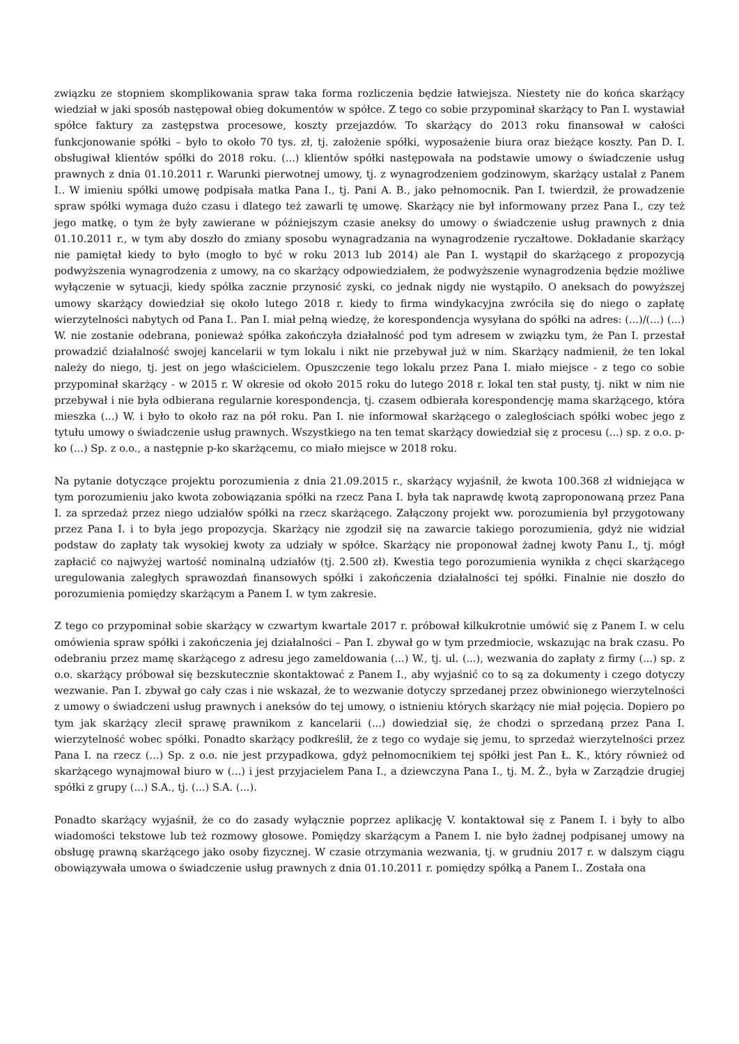związku ze stopniem skomplikowania spraw taka forma rozliczenia będzie łatwiejsza. Niestety nie do końca skarżący wiedział w jaki sposób następował obieg dokumentów w spółce. Z tego co sobie przypominał skarżący to Pan I. wystawiał spółce faktury za zastępstwa procesowe, koszty przejazdów. To skarżący do 2013 roku finansował w całości funkcjonowanie spółki – było to około 70 tys. zł, tj. założenie spółki, wyposażenie biura oraz bieżące koszty. Pan D. I. obsługiwał klientów spółki do 2018 roku. (...) klientów spółki następowała na podstawie umowy o świadczenie usług prawnych z dnia 01.10.2011 r. Warunki pierwotnej umowy, tj. z wynagrodzeniem godzinowym, skarżący ustalał z Panem I.. W imieniu spółki umowę podpisała matka Pana I., tj. Pani A. B., jako pełnomocnik. Pan I. twierdził, że prowadzenie spraw spółki wymaga dużo czasu i dlatego też zawarli tę umowę. Skarżący nie był informowany przez Pana I., czy też jego matkę, o tym że były zawierane w późniejszym czasie aneksy do umowy o świadczenie usług prawnych z dnia 01.10.2011 r., w tym aby doszło do zmiany sposobu wynagradzania na wynagrodzenie ryczałtowe. Dokładanie skarżący nie pamiętał kiedy to było (mogło to być w roku 2013 lub 2014) ale Pan I. wystąpił do skarżącego z propozycją podwyższenia wynagrodzenia z umowy, na co skarżący odpowiedziałem, że podwyższenie wynagrodzenia będzie możliwe wyłączenie w sytuacji, kiedy spółka zacznie przynosić zyski, co jednak nigdy nie wystąpiło. O aneksach do powyższej umowy skarżący dowiedział się około lutego 2018 r. kiedy to firma windykacyjna zwróciła się do niego o zapłatę wierzytelności nabytych od Pana I.. Pan I. miał pełną wiedzę, że korespondencja wysyłana do spółki na adres: (...)/(...) (...) W. nie zostanie odebrana, ponieważ spółka zakończyła działalność pod tym adresem w związku tym, że Pan I. przestał prowadzić działalność swojej kancelarii w tym lokalu i nikt nie przebywał już w nim. Skarżący nadmienił, że ten lokal należy do niego, tj. jest on jego właścicielem. Opuszczenie tego lokalu przez Pana I. miało miejsce - z tego co sobie przypominał skarżący - w 2015 r. W okresie od około 2015 roku do lutego 2018 r. lokal ten stał pusty, tj. nikt w nim nie przebywał i nie była odbierana regularnie korespondencja, tj. czasem odbierała korespondencję mama skarżącego, która mieszka (...) W. i było to około raz na pół roku. Pan I. nie informował skarżącego o zaległościach spółki wobec jego z tytułu umowy o świadczenie usług prawnych. Wszystkiego na ten temat skarżący dowiedział się z procesu (...) sp. z o.o. p-ko (...) Sp. z o.o., a następnie p-ko skarżącemu, co miało miejsce w 2018 roku.
Na pytanie dotyczące projektu porozumienia z dnia 21.09.2015 r., skarżący wyjaśnił, że kwota 100.368 zł widniejąca w tym porozumieniu jako kwota zobowiązania spółki na rzecz Pana I. była tak naprawdę kwotą zaproponowaną przez Pana I. za sprzedaż przez niego udziałów spółki na rzecz skarżącego. Załączony projekt ww. porozumienia był przygotowany przez Pana I. i to była jego propozycja. Skarżący nie zgodził się na zawarcie takiego porozumienia, gdyż nie widział podstaw do zapłaty tak wysokiej kwoty za udziały w spółce. Skarżący nie proponował żadnej kwoty Panu I., tj. mógł zapłacić co najwyżej wartość nominalną udziałów (tj. 2.500 zł). Kwestia tego porozumienia wynikła z chęci skarżącego uregulowania zaległych sprawozdań finansowych spółki i zakończenia działalności tej spółki. Finalnie nie doszło do porozumienia pomiędzy skarżącym a Panem I. w tym zakresie.
Z tego co przypominał sobie skarżący w czwartym kwartale 2017 r. próbował kilkukrotnie umówić się z Panem I. w celu omówienia spraw spółki i zakończenia jej działalności – Pan I. zbywał go w tym przedmiocie, wskazując na brak czasu. Po odebraniu przez mamę skarżącego z adresu jego zameldowania (...) W., tj. ul. (...), wezwania do zapłaty z firmy (...) sp. z o.o. skarżący próbował się bezskutecznie skontaktować z Panem I., aby wyjaśnić co to są za dokumenty i czego dotyczy wezwanie. Pan I. zbywał go cały czas i nie wskazał, że to wezwanie dotyczy sprzedanej przez obwinionego wierzytelności z umowy o świadczeni usług prawnych i aneksów do tej umowy, o istnieniu których skarżący nie miał pojęcia. Dopiero po tym jak skarżący zlecił sprawę prawnikom z kancelarii (...) dowiedział się, że chodzi o sprzedaną przez Pana I. wierzytelność wobec spółki. Ponadto skarżący podkreślił, że z tego co wydaje się jemu, to sprzedaż wierzytelności przez Pana I. na rzecz (...) Sp. z o.o. nie jest przypadkowa, gdyż pełnomocnikiem tej spółki jest Pan Ł. K., który również od skarżącego wynajmował biuro w (...) i jest przyjacielem Pana I., a dziewczyna Pana I., tj. M. Ż., była w Zarządzie drugiej spółki z grupy (...) S.A., tj. (...) S.A. (...).
Ponadto skarżący wyjaśnił, że co do zasady wyłącznie poprzez aplikację V. kontaktował się z Panem I. i były to albo wiadomości tekstowe lub też rozmowy głosowe. Pomiędzy skarżącym a Panem I. nie było żadnej podpisanej umowy na obsługę prawną skarżącego jako osoby fizycznej. W czasie otrzymania wezwania, tj. w grudniu 2017 r. w dalszym ciągu obowiązywała umowa o świadczenie usług prawnych z dnia 01.10.2011 r. pomiędzy spółką a Panem I.. Została ona